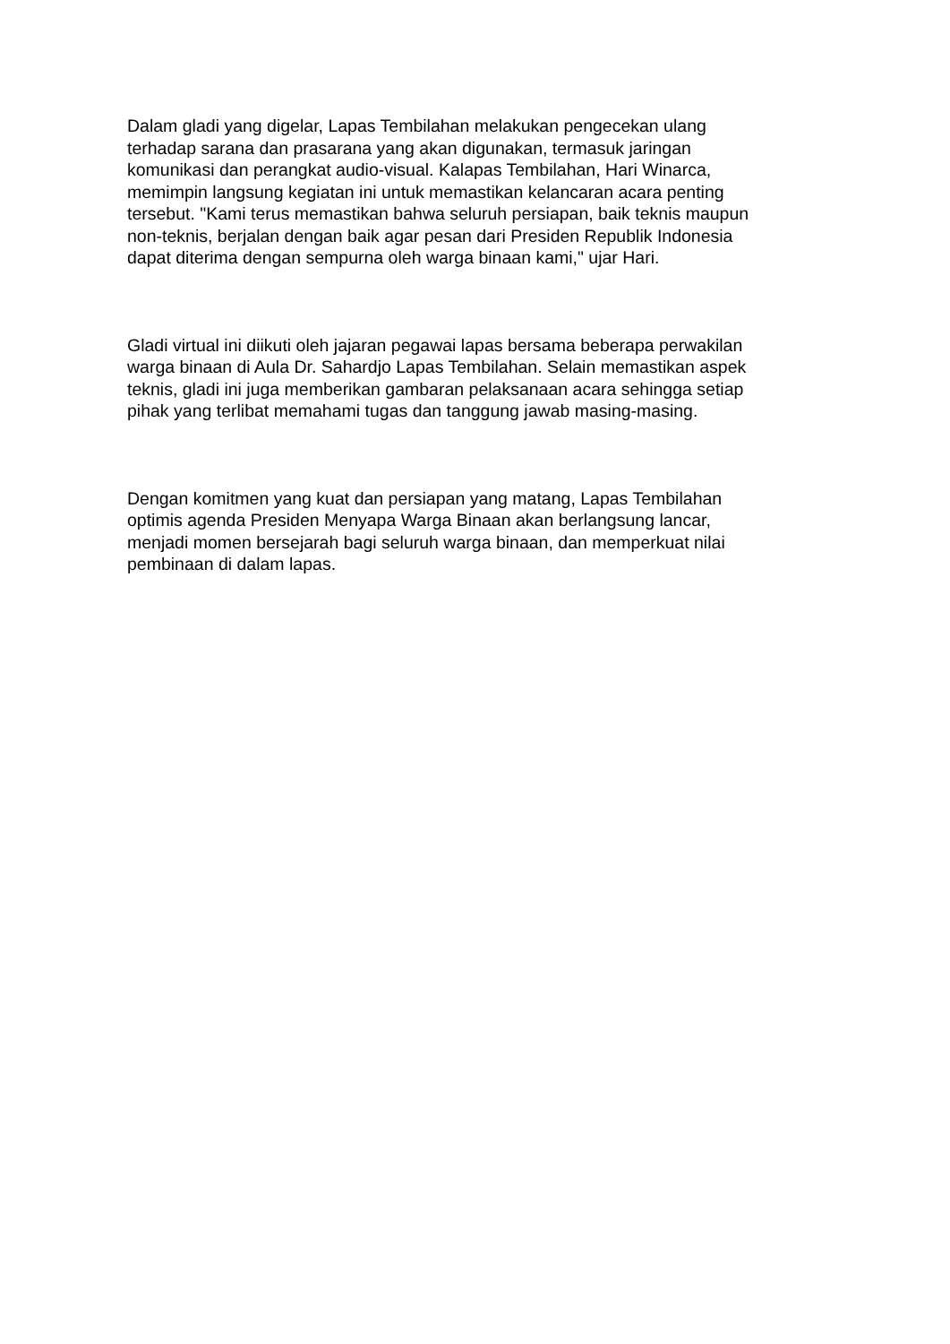Dalam gladi yang digelar, Lapas Tembilahan melakukan pengecekan ulang terhadap sarana dan prasarana yang akan digunakan, termasuk jaringan komunikasi dan perangkat audio-visual. Kalapas Tembilahan, Hari Winarca, memimpin langsung kegiatan ini untuk memastikan kelancaran acara penting tersebut. "Kami terus memastikan bahwa seluruh persiapan, baik teknis maupun non-teknis, berjalan dengan baik agar pesan dari Presiden Republik Indonesia dapat diterima dengan sempurna oleh warga binaan kami," ujar Hari.
Gladi virtual ini diikuti oleh jajaran pegawai lapas bersama beberapa perwakilan warga binaan di Aula Dr. Sahardjo Lapas Tembilahan. Selain memastikan aspek teknis, gladi ini juga memberikan gambaran pelaksanaan acara sehingga setiap pihak yang terlibat memahami tugas dan tanggung jawab masing-masing.
Dengan komitmen yang kuat dan persiapan yang matang, Lapas Tembilahan optimis agenda Presiden Menyapa Warga Binaan akan berlangsung lancar, menjadi momen bersejarah bagi seluruh warga binaan, dan memperkuat nilai pembinaan di dalam lapas.